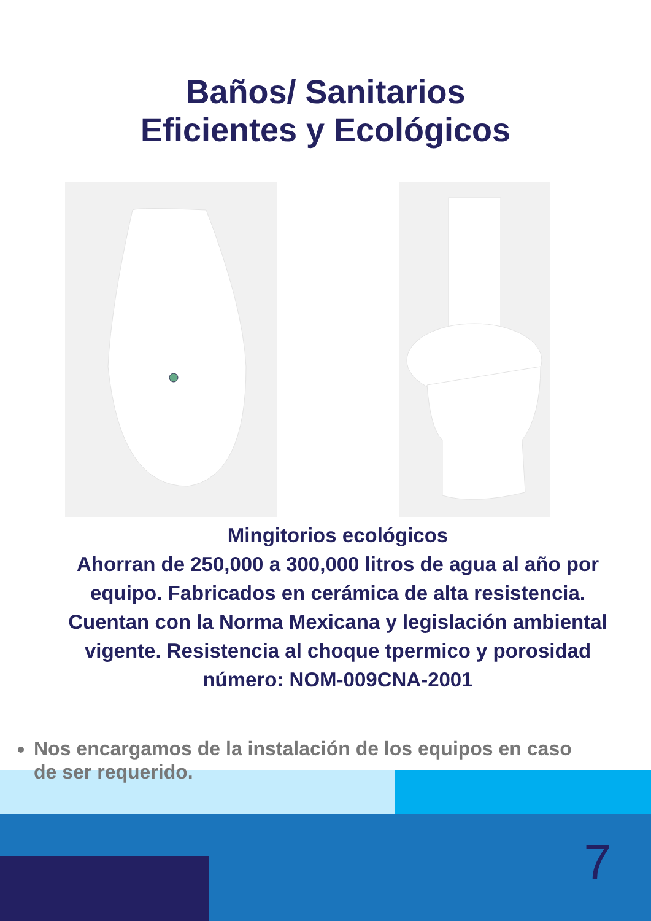Baños/ Sanitarios
Eficientes y Ecológicos
Mingitorios ecológicos
Ahorran de 250,000 a 300,000 litros de agua al año por equipo. Fabricados en cerámica de alta resistencia. Cuentan con la Norma Mexicana y legislación ambiental vigente. Resistencia al choque tpermico y porosidad número: NOM-009CNA-2001
Nos encargamos de la instalación de los equipos en caso de ser requerido.
7